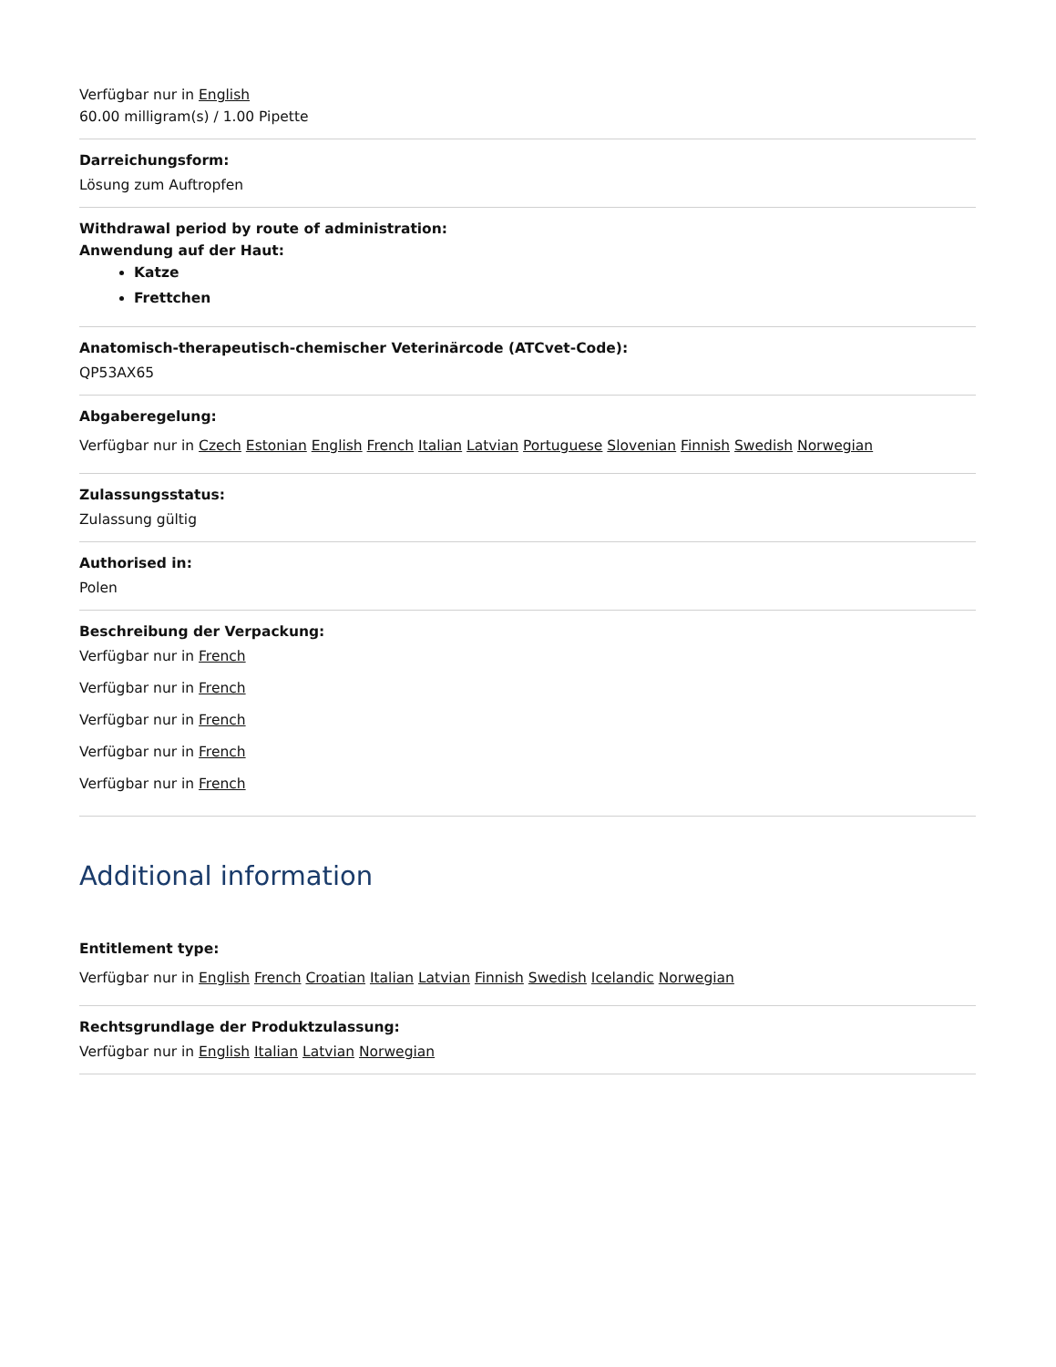Verfügbar nur in English
60.00 milligram(s) / 1.00 Pipette
Darreichungsform:
Lösung zum Auftropfen
Withdrawal period by route of administration:
Anwendung auf der Haut:
Katze
Frettchen
Anatomisch-therapeutisch-chemischer Veterinärcode (ATCvet-Code):
QP53AX65
Abgaberegelung:
Verfügbar nur in Czech Estonian English French Italian Latvian Portuguese Slovenian Finnish Swedish Norwegian
Zulassungsstatus:
Zulassung gültig
Authorised in:
Polen
Beschreibung der Verpackung:
Verfügbar nur in French
Verfügbar nur in French
Verfügbar nur in French
Verfügbar nur in French
Verfügbar nur in French
Additional information
Entitlement type:
Verfügbar nur in English French Croatian Italian Latvian Finnish Swedish Icelandic Norwegian
Rechtsgrundlage der Produktzulassung:
Verfügbar nur in English Italian Latvian Norwegian